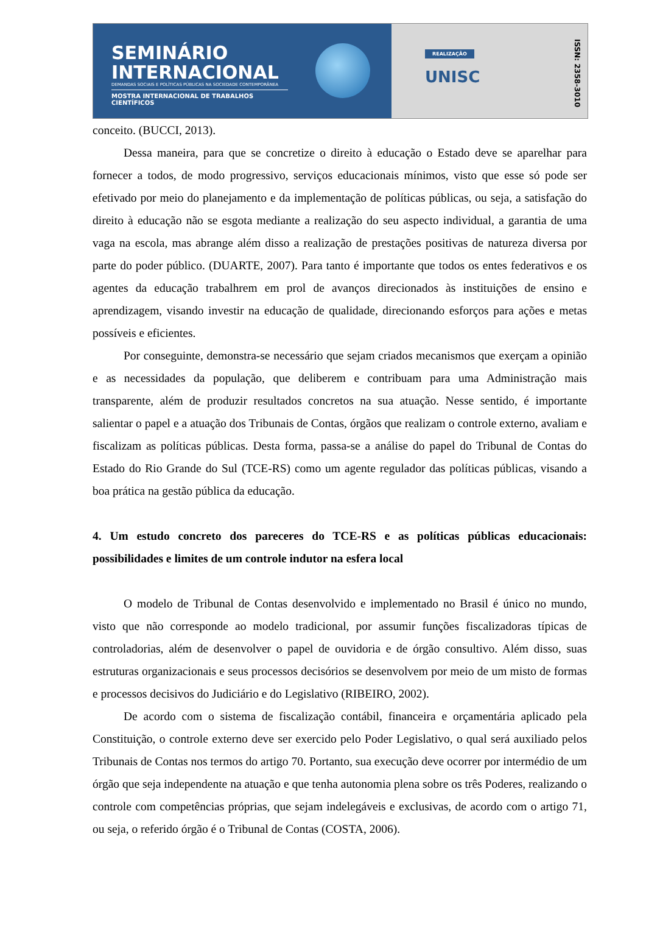SEMINÁRIO
INTERNACIONAL
DEMANDAS SOCIAIS E POLÍTICAS PÚBLICAS NA SOCIEDADE CONTEMPORÂNEA
MOSTRA INTERNACIONAL DE TRABALHOS CIENTÍFICOS
REALIZAÇÃO
UNISC
ISSN: 2358-3010
conceito. (BUCCI, 2013).
Dessa maneira, para que se concretize o direito à educação o Estado deve se aparelhar para fornecer a todos, de modo progressivo, serviços educacionais mínimos, visto que esse só pode ser efetivado por meio do planejamento e da implementação de políticas públicas, ou seja, a satisfação do direito à educação não se esgota mediante a realização do seu aspecto individual, a garantia de uma vaga na escola, mas abrange além disso a realização de prestações positivas de natureza diversa por parte do poder público. (DUARTE, 2007). Para tanto é importante que todos os entes federativos e os agentes da educação trabalhrem em prol de avanços direcionados às instituições de ensino e aprendizagem, visando investir na educação de qualidade, direcionando esforços para ações e metas possíveis e eficientes.
Por conseguinte, demonstra-se necessário que sejam criados mecanismos que exerçam a opinião e as necessidades da população, que deliberem e contribuam para uma Administração mais transparente, além de produzir resultados concretos na sua atuação. Nesse sentido, é importante salientar o papel e a atuação dos Tribunais de Contas, órgãos que realizam o controle externo, avaliam e fiscalizam as políticas públicas. Desta forma, passa-se a análise do papel do Tribunal de Contas do Estado do Rio Grande do Sul (TCE-RS) como um agente regulador das políticas públicas, visando a boa prática na gestão pública da educação.
4. Um estudo concreto dos pareceres do TCE-RS e as políticas públicas educacionais: possibilidades e limites de um controle indutor na esfera local
O modelo de Tribunal de Contas desenvolvido e implementado no Brasil é único no mundo, visto que não corresponde ao modelo tradicional, por assumir funções fiscalizadoras típicas de controladorias, além de desenvolver o papel de ouvidoria e de órgão consultivo. Além disso, suas estruturas organizacionais e seus processos decisórios se desenvolvem por meio de um misto de formas e processos decisivos do Judiciário e do Legislativo (RIBEIRO, 2002).
De acordo com o sistema de fiscalização contábil, financeira e orçamentária aplicado pela Constituição, o controle externo deve ser exercido pelo Poder Legislativo, o qual será auxiliado pelos Tribunais de Contas nos termos do artigo 70. Portanto, sua execução deve ocorrer por intermédio de um órgão que seja independente na atuação e que tenha autonomia plena sobre os três Poderes, realizando o controle com competências próprias, que sejam indelegáveis e exclusivas, de acordo com o artigo 71, ou seja, o referido órgão é o Tribunal de Contas (COSTA, 2006).